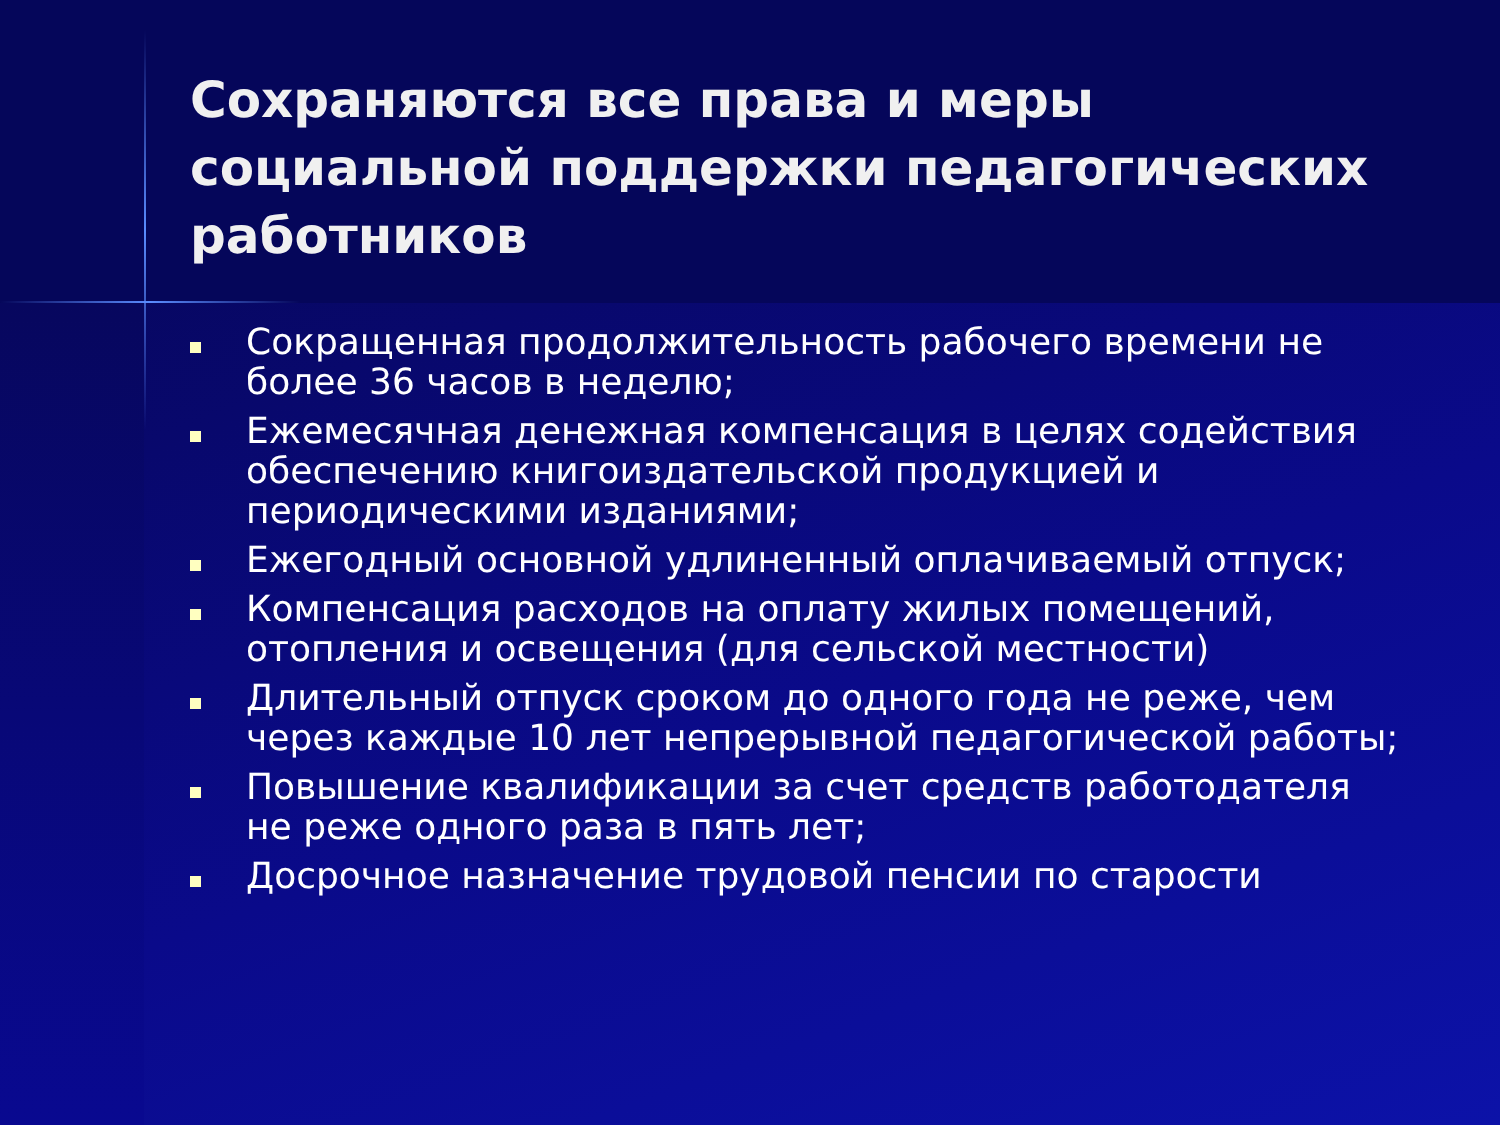Сохраняются все права и меры социальной поддержки педагогических работников
Сокращенная продолжительность рабочего времени не более 36 часов в неделю;
Ежемесячная денежная компенсация в целях содействия обеспечению книгоиздательской продукцией и периодическими изданиями;
Ежегодный основной удлиненный оплачиваемый отпуск;
Компенсация расходов на оплату жилых помещений, отопления и освещения (для сельской местности)
Длительный отпуск сроком до одного года не реже, чем через каждые 10 лет непрерывной педагогической работы;
Повышение квалификации за счет средств работодателя не реже одного раза в пять лет;
Досрочное назначение трудовой пенсии по старости